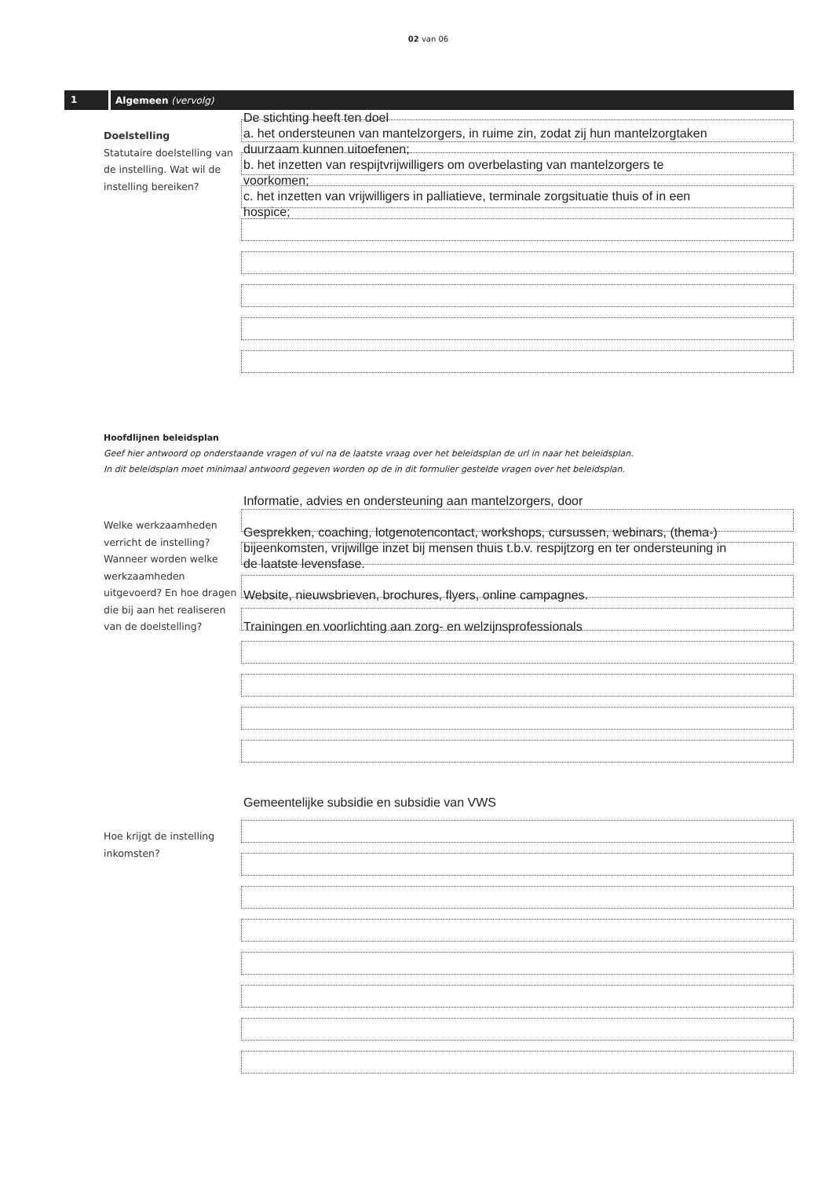02 van 06
1 Algemeen (vervolg)
Doelstelling
Statutaire doelstelling van de instelling. Wat wil de instelling bereiken?
De stichting heeft ten doel
a. het ondersteunen van mantelzorgers, in ruime zin, zodat zij hun mantelzorgtaken
duurzaam kunnen uitoefenen;
b. het inzetten van respijtvrijwilligers om overbelasting van mantelzorgers te
voorkomen;
c. het inzetten van vrijwilligers in palliatieve, terminale zorgsituatie thuis of in een
hospice;
Hoofdlijnen beleidsplan
Geef hier antwoord op onderstaande vragen of vul na de laatste vraag over het beleidsplan de url in naar het beleidsplan.
In dit beleidsplan moet minimaal antwoord gegeven worden op de in dit formulier gestelde vragen over het beleidsplan.
Welke werkzaamheden verricht de instelling? Wanneer worden welke werkzaamheden uitgevoerd? En hoe dragen die bij aan het realiseren van de doelstelling?
Informatie, advies en ondersteuning aan mantelzorgers, door
Gesprekken, coaching, lotgenotencontact, workshops, cursussen, webinars, (thema-)
bijeenkomsten, vrijwillge inzet bij mensen thuis t.b.v. respijtzorg en ter ondersteuning in
de laatste levensfase.
Website, nieuwsbrieven, brochures, flyers, online campagnes.
Trainingen en voorlichting aan zorg- en welzijnsprofessionals
Hoe krijgt de instelling inkomsten?
Gemeentelijke subsidie en subsidie van VWS